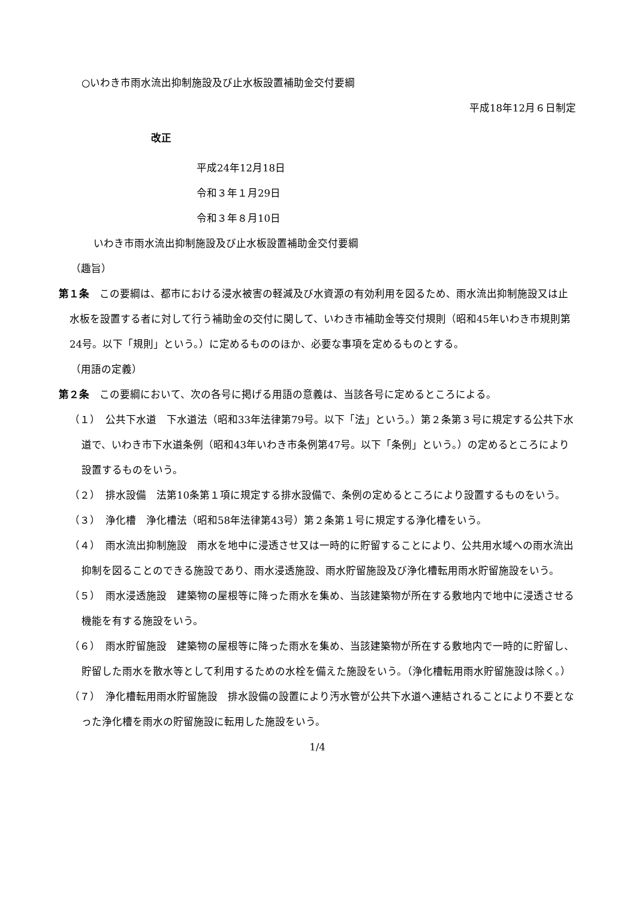○いわき市雨水流出抑制施設及び止水板設置補助金交付要綱
平成18年12月６日制定
改正
平成24年12月18日
令和３年１月29日
令和３年８月10日
いわき市雨水流出抑制施設及び止水板設置補助金交付要綱
（趣旨）
第１条　この要綱は、都市における浸水被害の軽減及び水資源の有効利用を図るため、雨水流出抑制施設又は止水板を設置する者に対して行う補助金の交付に関して、いわき市補助金等交付規則（昭和45年いわき市規則第24号。以下「規則」という。）に定めるもののほか、必要な事項を定めるものとする。
（用語の定義）
第２条　この要綱において、次の各号に掲げる用語の意義は、当該各号に定めるところによる。
（１）　公共下水道　下水道法（昭和33年法律第79号。以下「法」という。）第２条第３号に規定する公共下水道で、いわき市下水道条例（昭和43年いわき市条例第47号。以下「条例」という。）の定めるところにより設置するものをいう。
（２）　排水設備　法第10条第１項に規定する排水設備で、条例の定めるところにより設置するものをいう。
（３）　浄化槽　浄化槽法（昭和58年法律第43号）第２条第１号に規定する浄化槽をいう。
（４）　雨水流出抑制施設　雨水を地中に浸透させ又は一時的に貯留することにより、公共用水域への雨水流出抑制を図ることのできる施設であり、雨水浸透施設、雨水貯留施設及び浄化槽転用雨水貯留施設をいう。
（５）　雨水浸透施設　建築物の屋根等に降った雨水を集め、当該建築物が所在する敷地内で地中に浸透させる機能を有する施設をいう。
（６）　雨水貯留施設　建築物の屋根等に降った雨水を集め、当該建築物が所在する敷地内で一時的に貯留し、貯留した雨水を散水等として利用するための水栓を備えた施設をいう。（浄化槽転用雨水貯留施設は除く。）
（７）　浄化槽転用雨水貯留施設　排水設備の設置により汚水管が公共下水道へ連結されることにより不要となった浄化槽を雨水の貯留施設に転用した施設をいう。
1/4